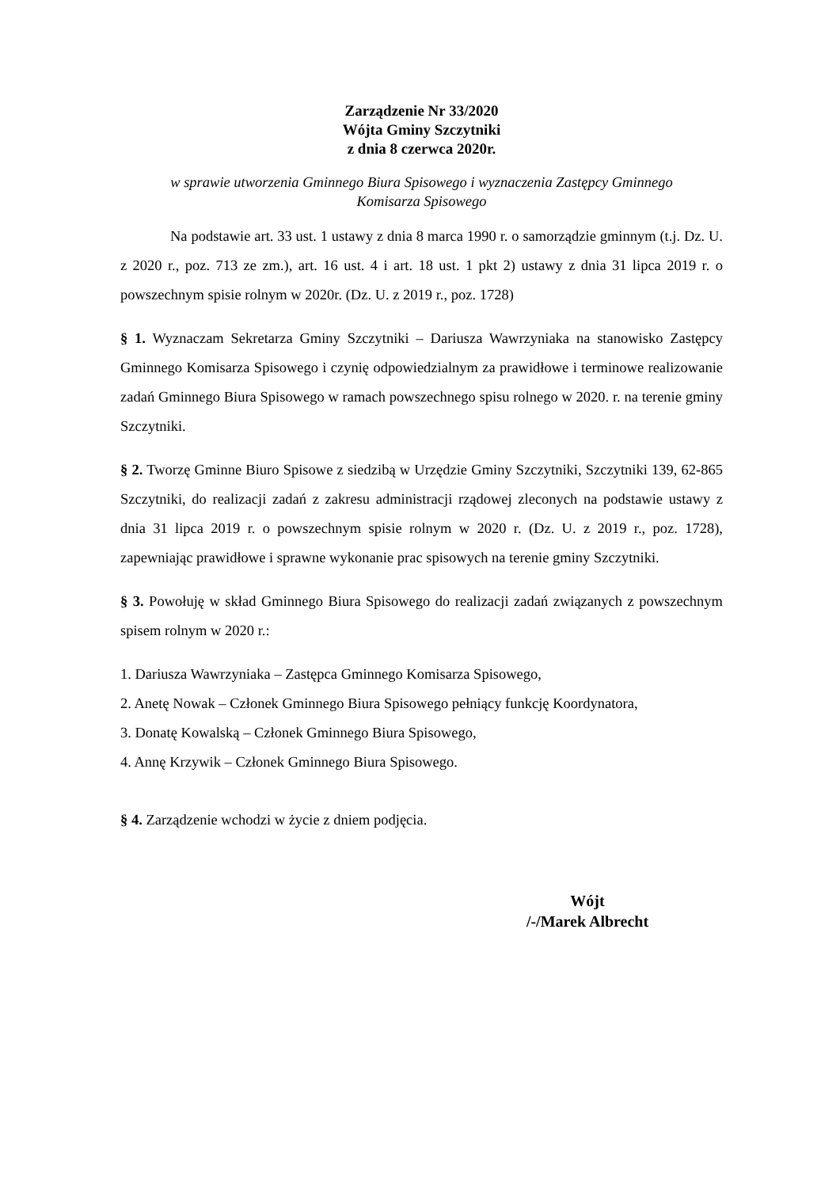Zarządzenie Nr 33/2020
Wójta Gminy Szczytniki
z dnia 8 czerwca 2020r.
w sprawie utworzenia Gminnego Biura Spisowego i wyznaczenia Zastępcy Gminnego
Komisarza Spisowego
Na podstawie art. 33 ust. 1 ustawy z dnia 8 marca 1990 r. o samorządzie gminnym (t.j. Dz. U. z 2020 r., poz. 713 ze zm.), art. 16 ust. 4 i art. 18 ust. 1 pkt 2) ustawy z dnia 31 lipca 2019 r. o powszechnym spisie rolnym w 2020r. (Dz. U. z 2019 r., poz. 1728)
§ 1. Wyznaczam Sekretarza Gminy Szczytniki – Dariusza Wawrzyniaka na stanowisko Zastępcy Gminnego Komisarza Spisowego i czynię odpowiedzialnym za prawidłowe i terminowe realizowanie zadań Gminnego Biura Spisowego w ramach powszechnego spisu rolnego w 2020. r. na terenie gminy Szczytniki.
§ 2. Tworzę Gminne Biuro Spisowe z siedzibą w Urzędzie Gminy Szczytniki, Szczytniki 139, 62-865 Szczytniki, do realizacji zadań z zakresu administracji rządowej zleconych na podstawie ustawy z dnia 31 lipca 2019 r. o powszechnym spisie rolnym w 2020 r. (Dz. U. z 2019 r., poz. 1728), zapewniając prawidłowe i sprawne wykonanie prac spisowych na terenie gminy Szczytniki.
§ 3. Powołuję w skład Gminnego Biura Spisowego do realizacji zadań związanych z powszechnym spisem rolnym w 2020 r.:
1. Dariusza Wawrzyniaka – Zastępca Gminnego Komisarza Spisowego,
2. Anetę Nowak – Członek Gminnego Biura Spisowego pełniący funkcję Koordynatora,
3. Donatę Kowalską – Członek Gminnego Biura Spisowego,
4. Annę Krzywik – Członek Gminnego Biura Spisowego.
§ 4. Zarządzenie wchodzi w życie z dniem podjęcia.
Wójt
/-/Marek Albrecht